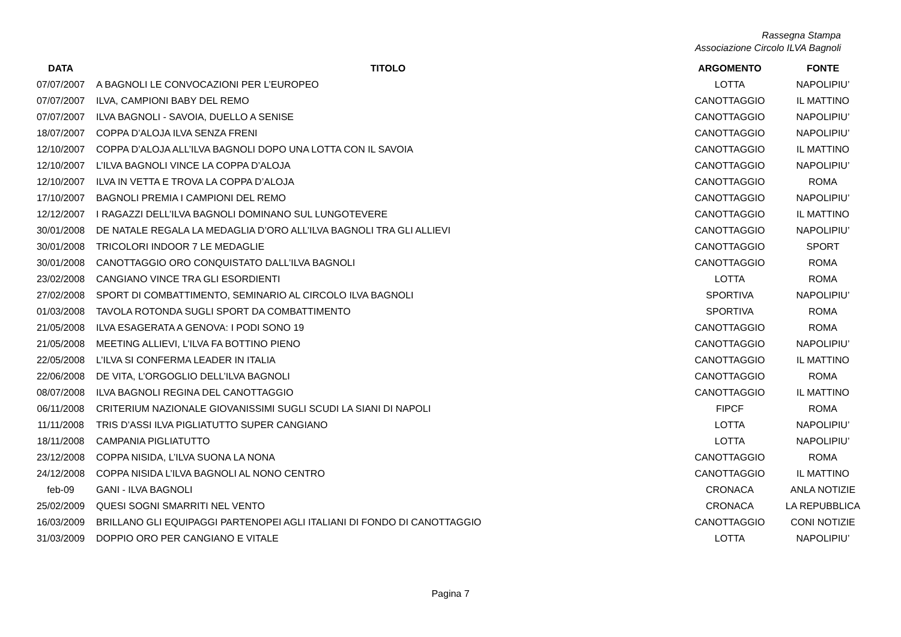Rassegna Stampa
Associazione Circolo ILVA Bagnoli
| DATA | TITOLO | ARGOMENTO | FONTE |
| --- | --- | --- | --- |
| 07/07/2007 | A BAGNOLI LE CONVOCAZIONI PER L’EUROPEO | LOTTA | NAPOLIPIU’ |
| 07/07/2007 | ILVA, CAMPIONI BABY DEL REMO | CANOTTAGGIO | IL MATTINO |
| 07/07/2007 | ILVA BAGNOLI - SAVOIA, DUELLO A SENISE | CANOTTAGGIO | NAPOLIPIU’ |
| 18/07/2007 | COPPA D’ALOJA ILVA SENZA FRENI | CANOTTAGGIO | NAPOLIPIU’ |
| 12/10/2007 | COPPA D’ALOJA ALL’ILVA BAGNOLI DOPO UNA LOTTA CON IL SAVOIA | CANOTTAGGIO | IL MATTINO |
| 12/10/2007 | L’ILVA BAGNOLI VINCE LA COPPA D’ALOJA | CANOTTAGGIO | NAPOLIPIU’ |
| 12/10/2007 | ILVA IN VETTA E TROVA LA COPPA D’ALOJA | CANOTTAGGIO | ROMA |
| 17/10/2007 | BAGNOLI PREMIA I CAMPIONI DEL REMO | CANOTTAGGIO | NAPOLIPIU’ |
| 12/12/2007 | I RAGAZZI DELL’ILVA BAGNOLI DOMINANO SUL LUNGOTEVERE | CANOTTAGGIO | IL MATTINO |
| 30/01/2008 | DE NATALE REGALA LA MEDAGLIA D’ORO ALL’ILVA BAGNOLI TRA GLI ALLIEVI | CANOTTAGGIO | NAPOLIPIU’ |
| 30/01/2008 | TRICOLORI INDOOR 7 LE MEDAGLIE | CANOTTAGGIO | SPORT |
| 30/01/2008 | CANOTTAGGIO ORO CONQUISTATO DALL’ILVA BAGNOLI | CANOTTAGGIO | ROMA |
| 23/02/2008 | CANGIANO VINCE TRA GLI ESORDIENTI | LOTTA | ROMA |
| 27/02/2008 | SPORT DI COMBATTIMENTO, SEMINARIO AL CIRCOLO ILVA BAGNOLI | SPORTIVA | NAPOLIPIU’ |
| 01/03/2008 | TAVOLA ROTONDA SUGLI SPORT DA COMBATTIMENTO | SPORTIVA | ROMA |
| 21/05/2008 | ILVA ESAGERATA A GENOVA: I PODI SONO 19 | CANOTTAGGIO | ROMA |
| 21/05/2008 | MEETING ALLIEVI, L’ILVA FA BOTTINO PIENO | CANOTTAGGIO | NAPOLIPIU’ |
| 22/05/2008 | L’ILVA SI CONFERMA LEADER IN ITALIA | CANOTTAGGIO | IL MATTINO |
| 22/06/2008 | DE VITA, L’ORGOGLIO DELL’ILVA BAGNOLI | CANOTTAGGIO | ROMA |
| 08/07/2008 | ILVA BAGNOLI REGINA DEL CANOTTAGGIO | CANOTTAGGIO | IL MATTINO |
| 06/11/2008 | CRITERIUM NAZIONALE GIOVANISSIMI SUGLI SCUDI LA SIANI DI NAPOLI | FIPCF | ROMA |
| 11/11/2008 | TRIS D’ASSI ILVA PIGLIATUTTO SUPER CANGIANO | LOTTA | NAPOLIPIU’ |
| 18/11/2008 | CAMPANIA PIGLIATUTTO | LOTTA | NAPOLIPIU’ |
| 23/12/2008 | COPPA NISIDA, L’ILVA SUONA LA NONA | CANOTTAGGIO | ROMA |
| 24/12/2008 | COPPA NISIDA L’ILVA BAGNOLI AL NONO CENTRO | CANOTTAGGIO | IL MATTINO |
| feb-09 | GANI - ILVA BAGNOLI | CRONACA | ANLA NOTIZIE |
| 25/02/2009 | QUESI SOGNI SMARRITI NEL VENTO | CRONACA | LA REPUBBLICA |
| 16/03/2009 | BRILLANO GLI EQUIPAGGI PARTENOPEI AGLI ITALIANI DI FONDO DI CANOTTAGGIO | CANOTTAGGIO | CONI NOTIZIE |
| 31/03/2009 | DOPPIO ORO PER CANGIANO E VITALE | LOTTA | NAPOLIPIU’ |
Pagina 7